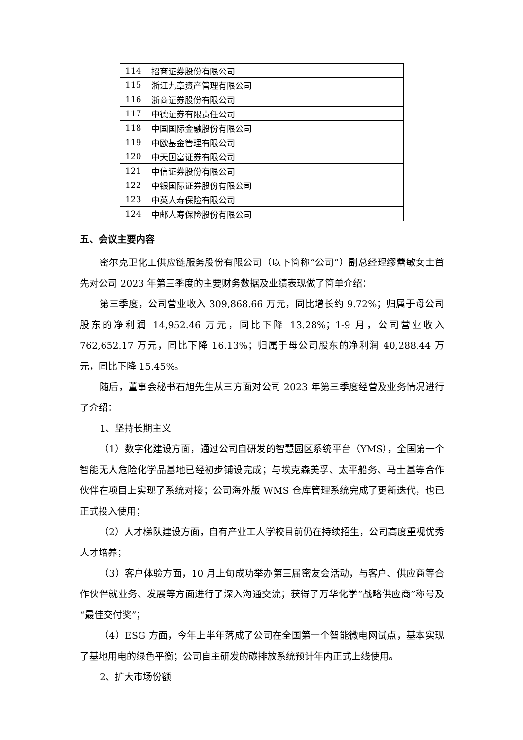| 114 | 招商证券股份有限公司 |
| 115 | 浙江九章资产管理有限公司 |
| 116 | 浙商证券股份有限公司 |
| 117 | 中德证券有限责任公司 |
| 118 | 中国国际金融股份有限公司 |
| 119 | 中欧基金管理有限公司 |
| 120 | 中天国富证券有限公司 |
| 121 | 中信证券股份有限公司 |
| 122 | 中银国际证券股份有限公司 |
| 123 | 中英人寿保险有限公司 |
| 124 | 中邮人寿保险股份有限公司 |
五、会议主要内容
密尔克卫化工供应链服务股份有限公司（以下简称“公司”）副总经理缪蕾敏女士首先对公司 2023 年第三季度的主要财务数据及业绩表现做了简单介绍：
第三季度，公司营业收入 309,868.66 万元，同比增长约 9.72%；归属于母公司股东的净利润 14,952.46 万元，同比下降 13.28%；1-9 月，公司营业收入 762,652.17 万元，同比下降 16.13%；归属于母公司股东的净利润 40,288.44 万元，同比下降 15.45%。
随后，董事会秘书石旭先生从三方面对公司 2023 年第三季度经营及业务情况进行了介绍：
1、坚持长期主义
（1）数字化建设方面，通过公司自研发的智慧园区系统平台（YMS），全国第一个智能无人危险化学品基地已经初步铺设完成；与埃克森美孚、太平船务、马士基等合作伙伴在项目上实现了系统对接；公司海外版 WMS 仓库管理系统完成了更新迭代，也已正式投入使用；
（2）人才梯队建设方面，自有产业工人学校目前仍在持续招生，公司高度重视优秀人才培养；
（3）客户体验方面，10 月上旬成功举办第三届密友会活动，与客户、供应商等合作伙伴就业务、发展等方面进行了深入沟通交流；获得了万华化学“战略供应商”称号及“最佳交付奖”；
（4）ESG 方面，今年上半年落成了公司在全国第一个智能微电网试点，基本实现了基地用电的绿色平衡；公司自主研发的碳排放系统预计年内正式上线使用。
2、扩大市场份额